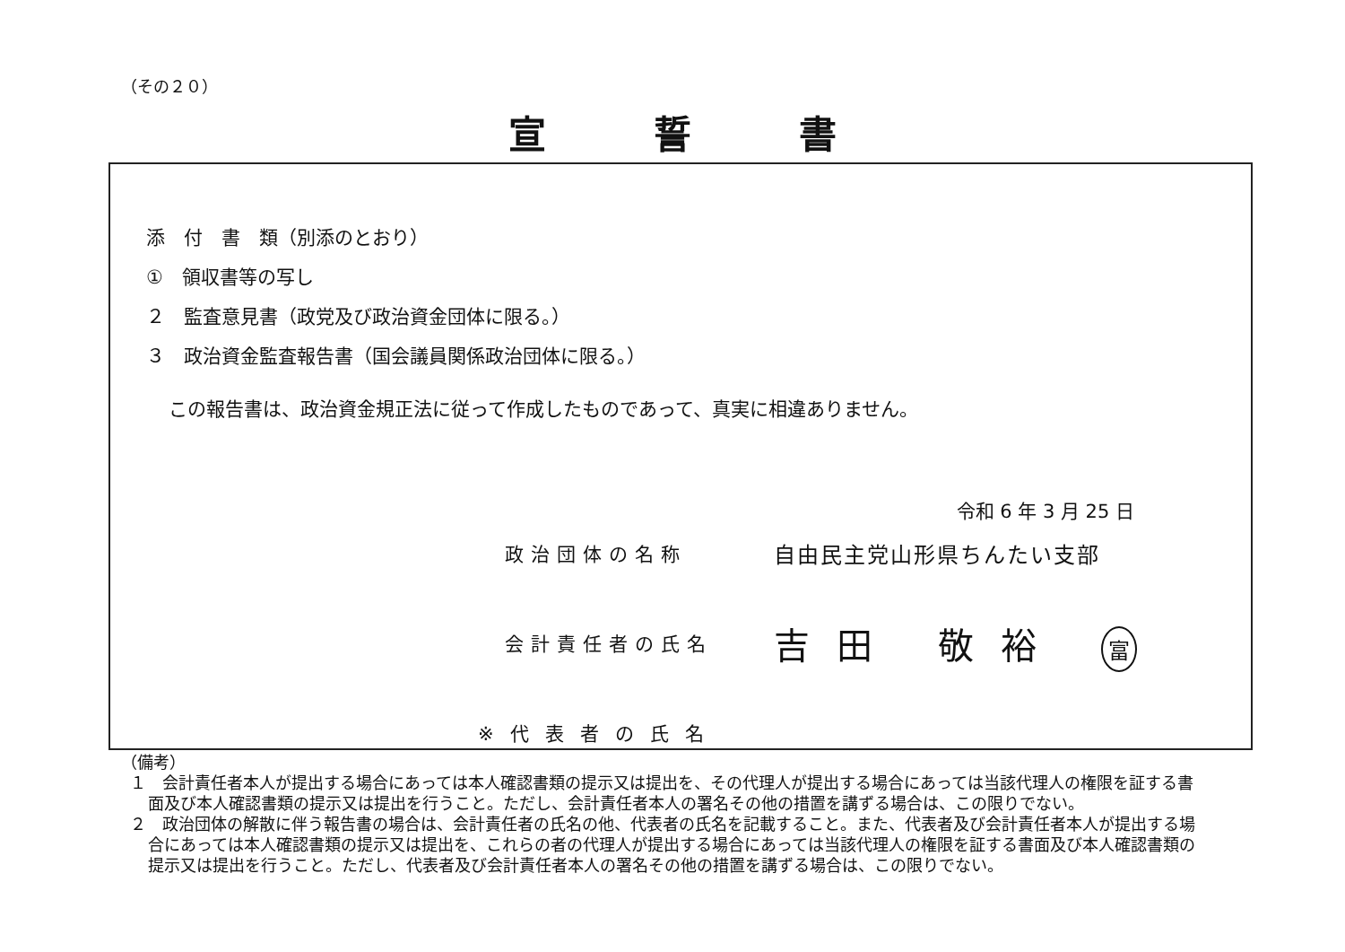（その２０）
宣誓書
添　付　書　類（別添のとおり）
①　領収書等の写し
２　監査意見書（政党及び政治資金団体に限る。）
３　政治資金監査報告書（国会議員関係政治団体に限る。）
この報告書は、政治資金規正法に従って作成したものであって、真実に相違ありません。
令和 6 年 3 月 25 日
政治団体の名称 自由民主党山形県ちんたい支部
会計責任者の氏名 吉田 敬裕 富
※代表者の氏名
（備考）
１　会計責任者本人が提出する場合にあっては本人確認書類の提示又は提出を、その代理人が提出する場合にあっては当該代理人の権限を証する書面及び本人確認書類の提示又は提出を行うこと。ただし、会計責任者本人の署名その他の措置を講ずる場合は、この限りでない。
２　政治団体の解散に伴う報告書の場合は、会計責任者の氏名の他、代表者の氏名を記載すること。また、代表者及び会計責任者本人が提出する場合にあっては本人確認書類の提示又は提出を、これらの者の代理人が提出する場合にあっては当該代理人の権限を証する書面及び本人確認書類の提示又は提出を行うこと。ただし、代表者及び会計責任者本人の署名その他の措置を講ずる場合は、この限りでない。